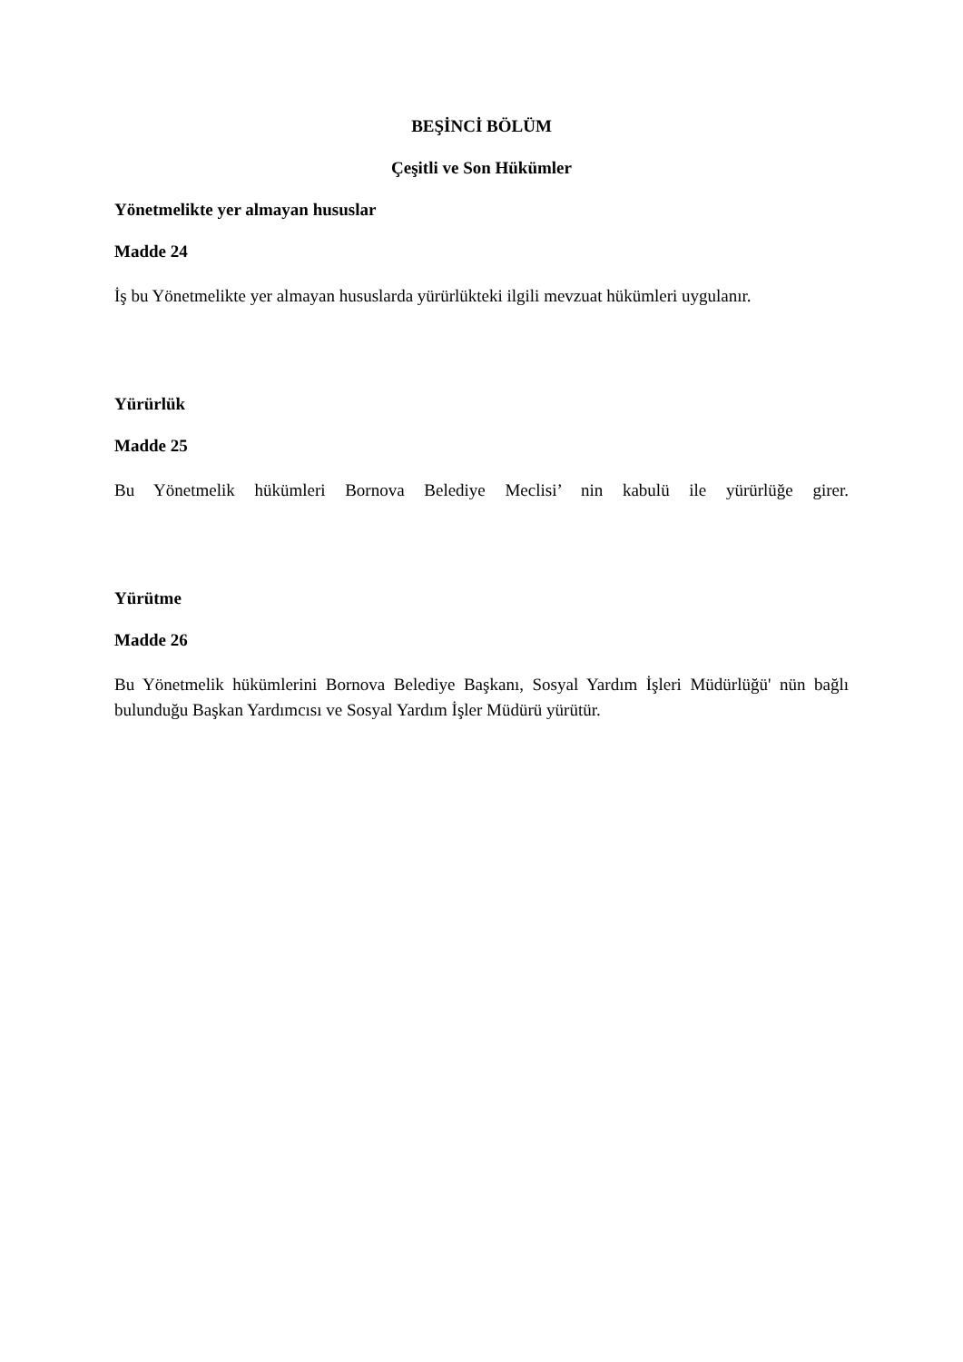BEŞİNCİ BÖLÜM
Çeşitli ve Son Hükümler
Yönetmelikte yer almayan hususlar
Madde 24
İş bu Yönetmelikte yer almayan hususlarda yürürlükteki ilgili mevzuat hükümleri uygulanır.
Yürürlük
Madde 25
Bu Yönetmelik hükümleri Bornova Belediye Meclisi’ nin kabulü ile yürürlüğe girer.
Yürütme
Madde 26
Bu Yönetmelik hükümlerini Bornova Belediye Başkanı, Sosyal Yardım İşleri Müdürlüğü' nün bağlı bulunduğu Başkan Yardımcısı ve Sosyal Yardım İşler Müdürü yürütür.